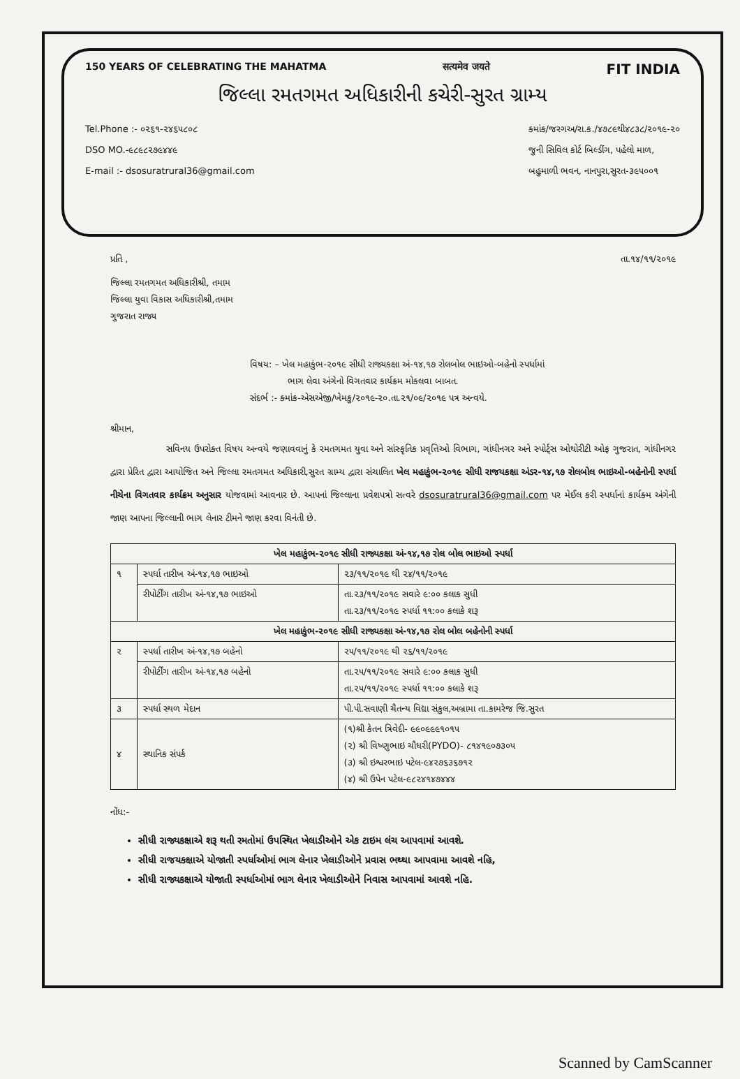150 YEARS OF CELEBRATING THE MAHATMA सत्यमेव जयते FIT INDIA
જિલ્લા રમતગમત અધિકારીની કચેરી-સુરત ગ્રામ્ય
Tel.Phone :- ૦૨૬૧-૨૪૬૫૮૦૮
DSO MO.-૯૮૯૮૨૭૯૪૪૯
E-mail :- dsosuratrural36@gmail.com
ક્માંક/જરગઅ/રા.ક./૪૭૮૯થી૪૮૩૮/૨૦૧૯-૨૦
જુની સિવિલ કોર્ટ બિલ્ડીંગ, પહેલો માળ,
બહુમાળી ભવન, નાનપુરા,સુરત-૩૯૫૦૦૧
તા.૧૪/૧૧/૨૦૧૯ પ્રતિ ,
જિલ્લા રમતગમત અધિકારીશ્રી, તમામ
જિલ્લા યુવા વિકાસ અધિકારીશ્રી,તમામ
ગુજરાત રાજ્ય
વિષય: – ખેલ મહાકુંભ-૨૦૧૯ સીધી રાજ્યકક્ષા અં-૧૪,૧૭ રોલબોલ ભાઇઓ-બહેનો સ્પર્ધામાં
ભાગ લેવા અંગેનો વિગતવાર કાર્યક્રમ મોકલવા બાબત.
સંદર્ભ :- ક્માંક-એસએજી/ખેમકુ/૨૦૧૯-૨૦.તા.૨૧/૦૯/૨૦૧૯ પત્ર અન્વયે.
શ્રીમાન,
સવિનય ઉપરોક્ત વિષય અન્વયે જણાવવાનું કે રમતગમત યુવા અને સાંસ્કૃતિક પ્રવૃત્તિઓ વિભાગ, ગાંધીનગર અને સ્પોર્ટ્સ ઓથોરીટી ઓફ ગુજરાત, ગાંધીનગર દ્વારા પ્રેરિત દ્વારા આયોજિત અને જિલ્લા રમતગમત અધિકારી,સુરત ગ્રામ્ય દ્વારા સંચાલિત ખેલ મહાકુંભ-૨૦૧૯ સીધી રાજયકક્ષા અંડર-૧૪,૧૭ રોલબોલ ભાઇઓ-બહેનોની સ્પર્ધા નીચેના વિગતવાર કાર્યક્રમ અનુસાર યોજવામાં આવનાર છે. આપનાં જિલ્લાના પ્રવેશપત્રો સત્વરે dsosuratrural36@gmail.com પર મેઈલ કરી સ્પર્ધાનાં કાર્યક્મ અંગેની જાણ આપના જિલ્લાની ભાગ લેનાર ટીમને જાણ કરવા વિનંતી છે.
| ખેલ મહાકુંભ-૨૦૧૯ સીધી રાજ્યકક્ષા અં-૧૪,૧૭ રોલ બોલ ભાઇઓ સ્પર્ધા | | |
| --- | --- | --- |
| ૧ | સ્પર્ધા તારીખ અં-૧૪,૧૭ ભાઇઓ | ૨૩/૧૧/૨૦૧૯ થી ૨૪/૧૧/૨૦૧૯ |
| | રીપોર્ટીંગ તારીખ અં-૧૪,૧૭ ભાઇઓ | તા.૨૩/૧૧/૨૦૧૯ સવારે ૯:૦૦ કલાક સુધી તા.૨૩/૧૧/૨૦૧૯ સ્પર્ધા ૧૧:૦૦ કલાકે શરૂ |
| ખેલ મહાકુંભ-૨૦૧૯ સીધી રાજ્યકક્ષા અં-૧૪,૧૭ રોલ બોલ બહેનોની સ્પર્ધા | | |
| ૨ | સ્પર્ધા તારીખ અં-૧૪,૧૭ બહેનો | ૨૫/૧૧/૨૦૧૯ થી ૨૬/૧૧/૨૦૧૯ |
| | રીપોર્ટીંગ તારીખ અં-૧૪,૧૭ બહેનો | તા.૨૫/૧૧/૨૦૧૯ સવારે ૯:૦૦ કલાક સુધી તા.૨૫/૧૧/૨૦૧૯ સ્પર્ધા ૧૧:૦૦ કલાકે શરૂ |
| ૩ | સ્પર્ધા સ્થળ મેદાન | પી.પી.સવાણી ચૈતન્ય વિદ્યા સંકુલ,અબ્રામા તા.કામરેજ જિ.સુરત |
| ૪ | સ્થાનિક સંપર્ક | (૧)શ્રી કેતન ત્રિવેદી- ૯૯૦૯૯૯૧૦૧૫ (૨) શ્રી વિષ્ણુભાઇ ચૌધરી(PYDO)- ૮૧૪૧૯૦૭૩૦૫ (૩) શ્રી ઇશ્વરભાઇ પટેલ-૯૪૨૭૬૩૬૭૧૨ (૪) શ્રી ઉપેન પટેલ-૯૮૨૪૧૪૭૪૪૪ |
નોંધ:-
સીધી રાજ્યકક્ષાએ શરૂ થતી રમતોમાં ઉપસ્થિત ખેલાડીઓને એક ટાઇમ લંચ આપવામાં આવશે.
સીધી રાજયકક્ષાએ યોજાતી સ્પર્ધાઓમાં ભાગ લેનાર ખેલાડીઓને પ્રવાસ ભથ્થા આપવામા આવશે નહિ,
સીધી રાજ્યકક્ષાએ યોજાતી સ્પર્ધાઓમાં ભાગ લેનાર ખેલાડીઓને નિવાસ આપવામાં આવશે નહિ.
Scanned by CamScanner